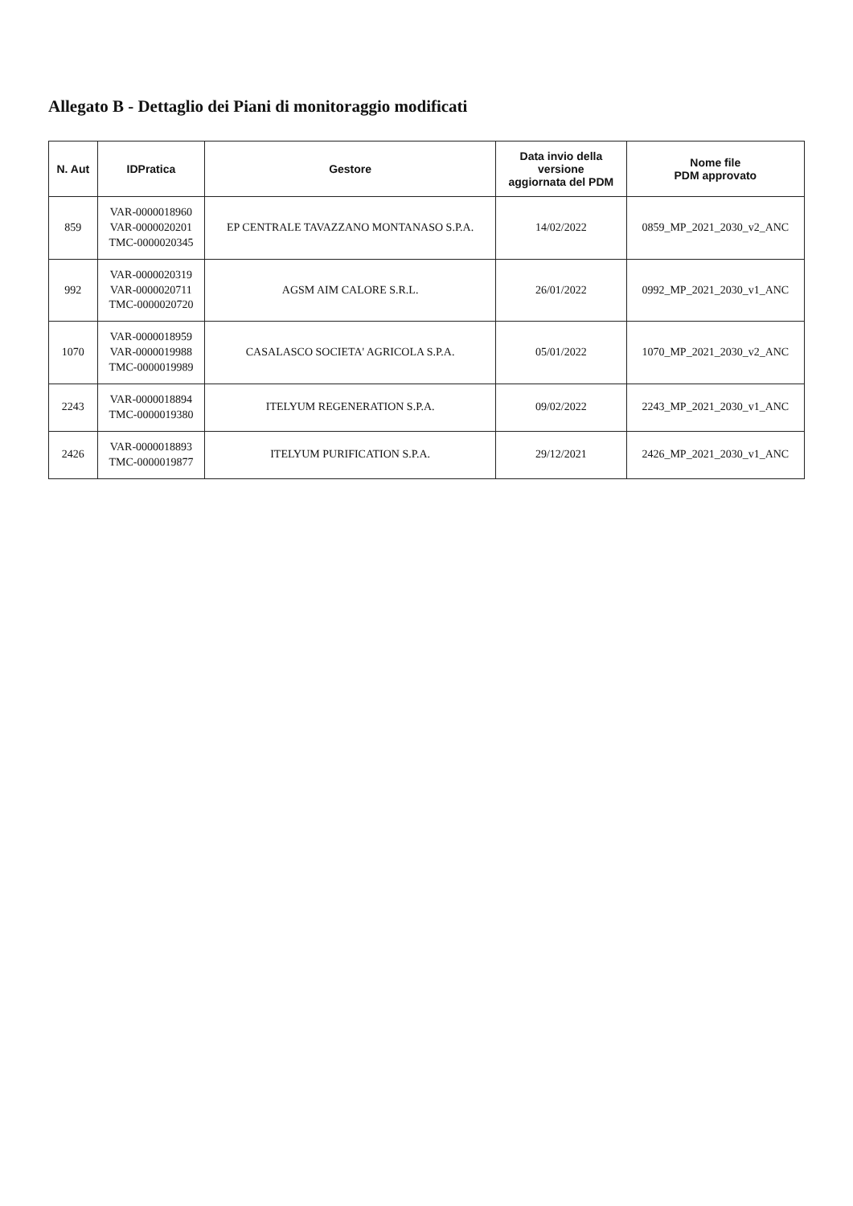Allegato B - Dettaglio dei Piani di monitoraggio modificati
| N. Aut | IDPratica | Gestore | Data invio della versione aggiornata del PDM | Nome file PDM approvato |
| --- | --- | --- | --- | --- |
| 859 | VAR-0000018960 VAR-0000020201 TMC-0000020345 | EP CENTRALE TAVAZZANO MONTANASO S.P.A. | 14/02/2022 | 0859_MP_2021_2030_v2_ANC |
| 992 | VAR-0000020319 VAR-0000020711 TMC-0000020720 | AGSM AIM CALORE S.R.L. | 26/01/2022 | 0992_MP_2021_2030_v1_ANC |
| 1070 | VAR-0000018959 VAR-0000019988 TMC-0000019989 | CASALASCO SOCIETA' AGRICOLA S.P.A. | 05/01/2022 | 1070_MP_2021_2030_v2_ANC |
| 2243 | VAR-0000018894 TMC-0000019380 | ITELYUM REGENERATION S.P.A. | 09/02/2022 | 2243_MP_2021_2030_v1_ANC |
| 2426 | VAR-0000018893 TMC-0000019877 | ITELYUM PURIFICATION S.P.A. | 29/12/2021 | 2426_MP_2021_2030_v1_ANC |